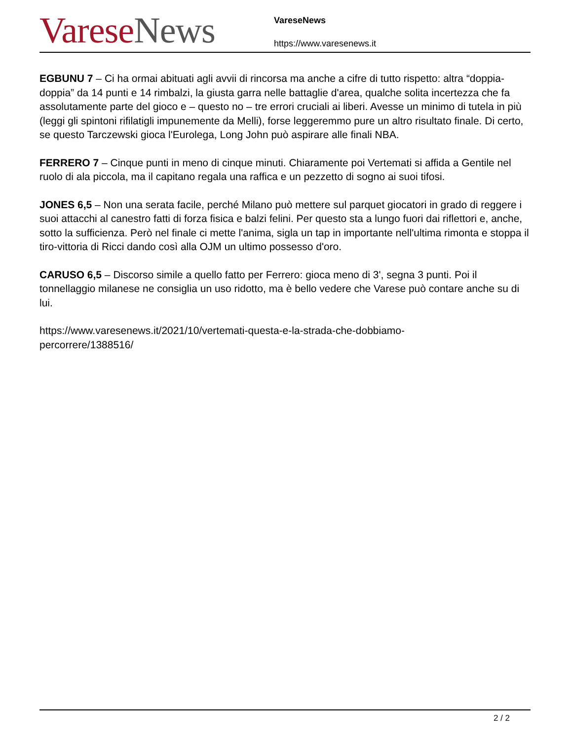Varese News
VareseNews
https://www.varesenews.it
EGBUNU 7 – Ci ha ormai abituati agli avvii di rincorsa ma anche a cifre di tutto rispetto: altra “doppia-doppia” da 14 punti e 14 rimbalzi, la giusta garra nelle battaglie d'area, qualche solita incertezza che fa assolutamente parte del gioco e – questo no – tre errori cruciali ai liberi. Avesse un minimo di tutela in più (leggi gli spintoni rifilatigli impunemente da Melli), forse leggeremmo pure un altro risultato finale. Di certo, se questo Tarczewski gioca l'Eurolega, Long John può aspirare alle finali NBA.
FERRERO 7 – Cinque punti in meno di cinque minuti. Chiaramente poi Vertemati si affida a Gentile nel ruolo di ala piccola, ma il capitano regala una raffica e un pezzetto di sogno ai suoi tifosi.
JONES 6,5 – Non una serata facile, perché Milano può mettere sul parquet giocatori in grado di reggere i suoi attacchi al canestro fatti di forza fisica e balzi felini. Per questo sta a lungo fuori dai riflettori e, anche, sotto la sufficienza. Però nel finale ci mette l'anima, sigla un tap in importante nell'ultima rimonta e stoppa il tiro-vittoria di Ricci dando così alla OJM un ultimo possesso d'oro.
CARUSO 6,5 – Discorso simile a quello fatto per Ferrero: gioca meno di 3', segna 3 punti. Poi il tonnellaggio milanese ne consiglia un uso ridotto, ma è bello vedere che Varese può contare anche su di lui.
https://www.varesenews.it/2021/10/vertemati-questa-e-la-strada-che-dobbiamo-
percorrere/1388516/
2 / 2